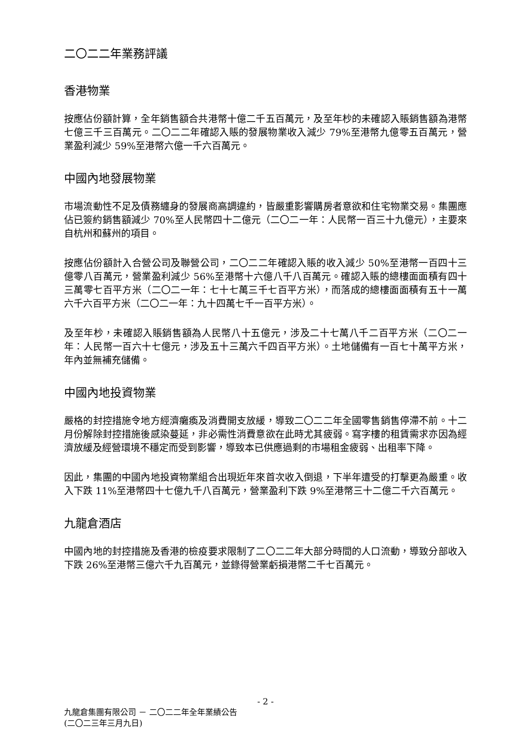二〇二二年業務評議
香港物業
按應佔份額計算，全年銷售額合共港幣十億二千五百萬元，及至年杪的未確認入賬銷售額為港幣七億三千三百萬元。二〇二二年確認入賬的發展物業收入減少 79%至港幣九億零五百萬元，營業盈利減少 59%至港幣六億一千六百萬元。
中國內地發展物業
市場流動性不足及債務纏身的發展商高調違約，皆嚴重影響購房者意欲和住宅物業交易。集團應佔已簽約銷售額減少 70%至人民幣四十二億元（二〇二一年：人民幣一百三十九億元），主要來自杭州和蘇州的項目。
按應佔份額計入合營公司及聯營公司，二〇二二年確認入賬的收入減少 50%至港幣一百四十三億零八百萬元，營業盈利減少 56%至港幣十六億八千八百萬元。確認入賬的總樓面面積有四十三萬零七百平方米（二〇二一年：七十七萬三千七百平方米），而落成的總樓面面積有五十一萬六千六百平方米（二〇二一年：九十四萬七千一百平方米）。
及至年杪，未確認入賬銷售額為人民幣八十五億元，涉及二十七萬八千二百平方米（二〇二一年：人民幣一百六十七億元，涉及五十三萬六千四百平方米）。土地儲備有一百七十萬平方米，年內並無補充儲備。
中國內地投資物業
嚴格的封控措施令地方經濟癱瘓及消費開支放緩，導致二〇二二年全國零售銷售停滯不前。十二月份解除封控措施後感染蔓延，非必需性消費意欲在此時尤其疲弱。寫字樓的租賃需求亦因為經濟放緩及經營環境不穩定而受到影響，導致本已供應過剩的市場租金疲弱、出租率下降。
因此，集團的中國內地投資物業組合出現近年來首次收入倒退，下半年遭受的打擊更為嚴重。收入下跌 11%至港幣四十七億九千八百萬元，營業盈利下跌 9%至港幣三十二億二千六百萬元。
九龍倉酒店
中國內地的封控措施及香港的檢疫要求限制了二〇二二年大部分時間的人口流動，導致分部收入下跌 26%至港幣三億六千九百萬元，並錄得營業虧損港幣二千七百萬元。
- 2 -
九龍倉集團有限公司 － 二〇二二年全年業績公告
(二〇二三年三月九日)